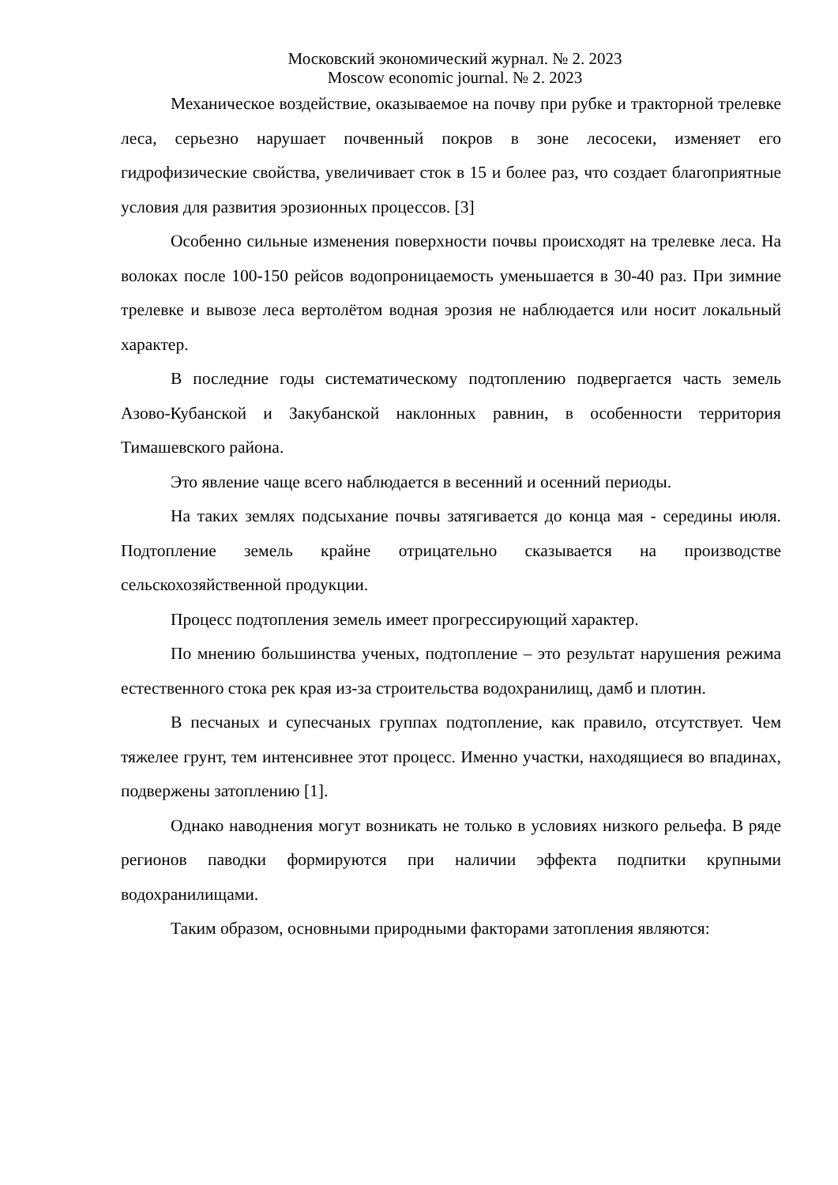Московский экономический журнал. № 2. 2023
Moscow economic journal. № 2. 2023
Механическое воздействие, оказываемое на почву при рубке и тракторной трелевке леса, серьезно нарушает почвенный покров в зоне лесосеки, изменяет его гидрофизические свойства, увеличивает сток в 15 и более раз, что создает благоприятные условия для развития эрозионных процессов. [3]
Особенно сильные изменения поверхности почвы происходят на трелевке леса. На волоках после 100-150 рейсов водопроницаемость уменьшается в 30-40 раз. При зимние трелевке и вывозе леса вертолётом водная эрозия не наблюдается или носит локальный характер.
В последние годы систематическому подтоплению подвергается часть земель Азово-Кубанской и Закубанской наклонных равнин, в особенности территория Тимашевского района.
Это явление чаще всего наблюдается в весенний и осенний периоды.
На таких землях подсыхание почвы затягивается до конца мая - середины июля. Подтопление земель крайне отрицательно сказывается на производстве сельскохозяйственной продукции.
Процесс подтопления земель имеет прогрессирующий характер.
По мнению большинства ученых, подтопление – это результат нарушения режима естественного стока рек края из-за строительства водохранилищ, дамб и плотин.
В песчаных и супесчаных группах подтопление, как правило, отсутствует. Чем тяжелее грунт, тем интенсивнее этот процесс. Именно участки, находящиеся во впадинах, подвержены затоплению [1].
Однако наводнения могут возникать не только в условиях низкого рельефа. В ряде регионов паводки формируются при наличии эффекта подпитки крупными водохранилищами.
Таким образом, основными природными факторами затопления являются: